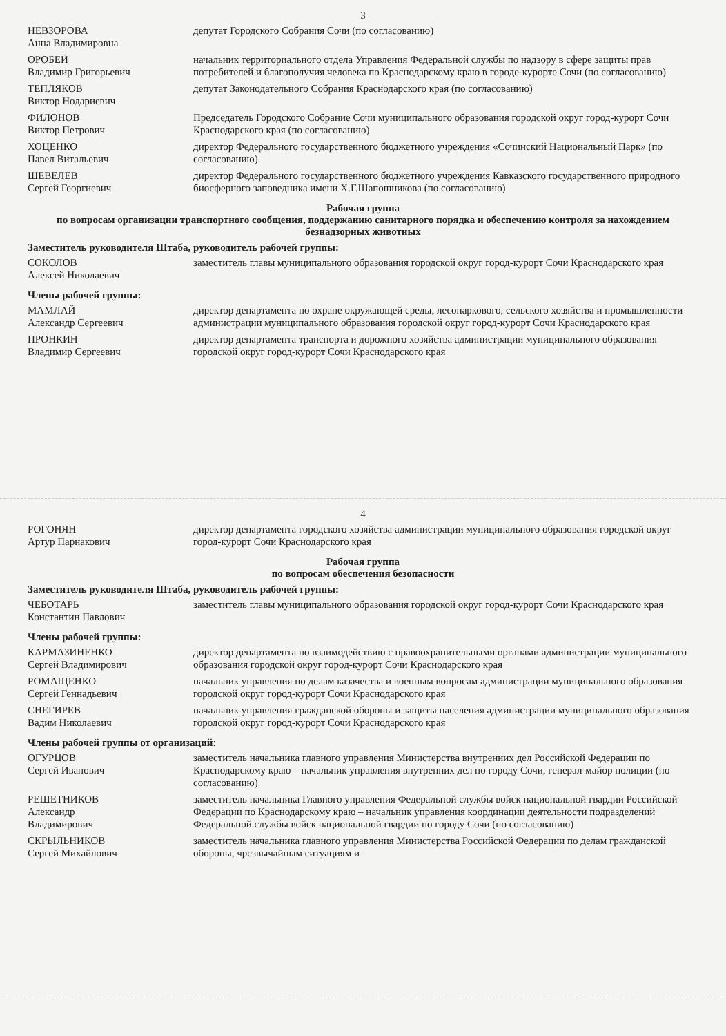3
| НЕВЗОРОВА Анна Владимировна | депутат Городского Собрания Сочи (по согласованию) |
| ОРОБЕЙ Владимир Григорьевич | начальник территориального отдела Управления Федеральной службы по надзору в сфере защиты прав потребителей и благополучия человека по Краснодарскому краю в городе-курорте Сочи (по согласованию) |
| ТЕПЛЯКОВ Виктор Нодариевич | депутат Законодательного Собрания Краснодарского края (по согласованию) |
| ФИЛОНОВ Виктор Петрович | Председатель Городского Собрание Сочи муниципального образования городской округ город-курорт Сочи Краснодарского края (по согласованию) |
| ХОЦЕНКО Павел Витальевич | директор Федерального государственного бюджетного учреждения «Сочинский Национальный Парк» (по согласованию) |
| ШЕВЕЛЕВ Сергей Георгиевич | директор Федерального государственного бюджетного учреждения Кавказского государственного природного биосферного заповедника имени Х.Г.Шапошникова (по согласованию) |
Рабочая группа
по вопросам организации транспортного сообщения, поддержанию санитарного порядка и обеспечению контроля за нахождением безнадзорных животных
Заместитель руководителя Штаба, руководитель рабочей группы:
| СОКОЛОВ Алексей Николаевич | заместитель главы муниципального образования городской округ город-курорт Сочи Краснодарского края |
Члены рабочей группы:
| МАМЛАЙ Александр Сергеевич | директор департамента по охране окружающей среды, лесопаркового, сельского хозяйства и промышленности администрации муниципального образования городской округ город-курорт Сочи Краснодарского края |
| ПРОНКИН Владимир Сергеевич | директор департамента транспорта и дорожного хозяйства администрации муниципального образования городской округ город-курорт Сочи Краснодарского края |
4
| РОГОНЯН Артур Парнакович | директор департамента городского хозяйства администрации муниципального образования городской округ город-курорт Сочи Краснодарского края |
Рабочая группа
по вопросам обеспечения безопасности
Заместитель руководителя Штаба, руководитель рабочей группы:
| ЧЕБОТАРЬ Константин Павлович | заместитель главы муниципального образования городской округ город-курорт Сочи Краснодарского края |
Члены рабочей группы:
| КАРМАЗИНЕНКО Сергей Владимирович | директор департамента по взаимодействию с правоохранительными органами администрации муниципального образования городской округ город-курорт Сочи Краснодарского края |
| РОМАЩЕНКО Сергей Геннадьевич | начальник управления по делам казачества и военным вопросам администрации муниципального образования городской округ город-курорт Сочи Краснодарского края |
| СНЕГИРЕВ Вадим Николаевич | начальник управления гражданской обороны и защиты населения администрации муниципального образования городской округ город-курорт Сочи Краснодарского края |
Члены рабочей группы от организаций:
| ОГУРЦОВ Сергей Иванович | заместитель начальника главного управления Министерства внутренних дел Российской Федерации по Краснодарскому краю – начальник управления внутренних дел по городу Сочи, генерал-майор полиции (по согласованию) |
| РЕШЕТНИКОВ Александр Владимирович | заместитель начальника Главного управления Федеральной службы войск национальной гвардии Российской Федерации по Краснодарскому краю – начальник управления координации деятельности подразделений Федеральной службы войск национальной гвардии по городу Сочи (по согласованию) |
| СКРЫЛЬНИКОВ Сергей Михайлович | заместитель начальника главного управления Министерства Российской Федерации по делам гражданской обороны, чрезвычайным ситуациям и |